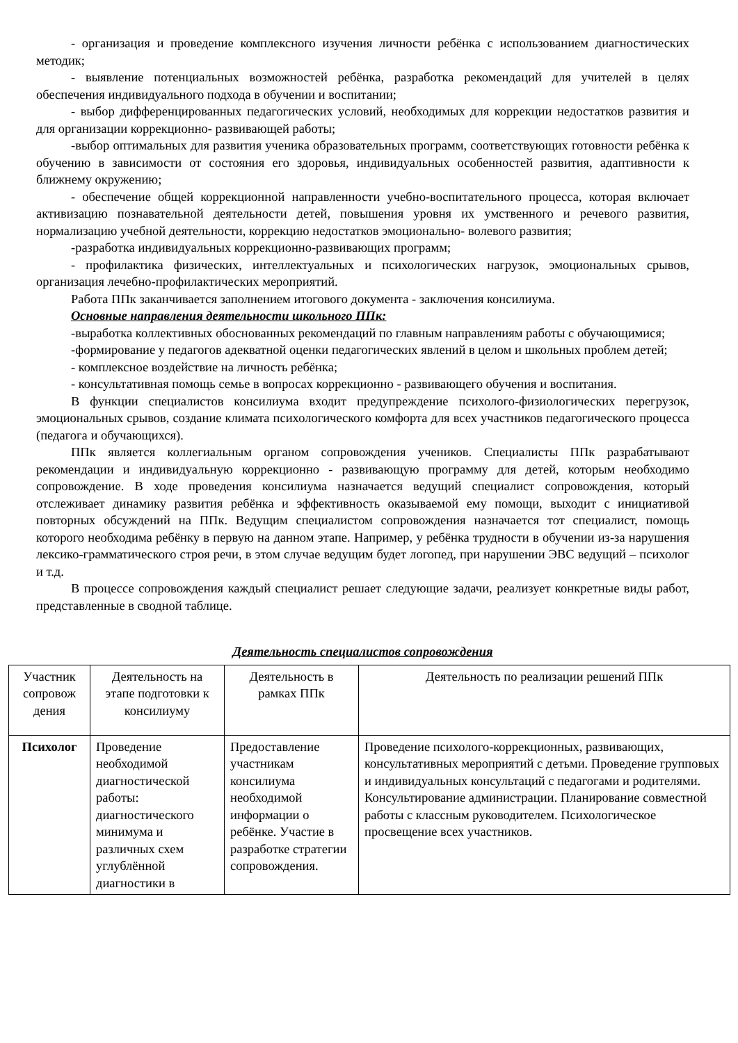- организация и проведение комплексного изучения личности ребёнка с использованием диагностических методик;
- выявление потенциальных возможностей ребёнка, разработка рекомендаций для учителей в целях обеспечения индивидуального подхода в обучении и воспитании;
- выбор дифференцированных педагогических условий, необходимых для коррекции недостатков развития и для организации коррекционно- развивающей работы;
-выбор оптимальных для развития ученика образовательных программ, соответствующих готовности ребёнка к обучению в зависимости от состояния его здоровья, индивидуальных особенностей развития, адаптивности к ближнему окружению;
- обеспечение общей коррекционной направленности учебно-воспитательного процесса, которая включает активизацию познавательной деятельности детей, повышения уровня их умственного и речевого развития, нормализацию учебной деятельности, коррекцию недостатков эмоционально- волевого развития;
-разработка индивидуальных коррекционно-развивающих программ;
- профилактика физических, интеллектуальных и психологических нагрузок, эмоциональных срывов, организация лечебно-профилактических мероприятий.
Работа ППк заканчивается заполнением итогового документа - заключения консилиума.
Основные направления деятельности школьного ППк:
-выработка коллективных обоснованных рекомендаций по главным направлениям работы с обучающимися;
-формирование у педагогов адекватной оценки педагогических явлений в целом и школьных проблем детей;
- комплексное воздействие на личность ребёнка;
- консультативная помощь семье в вопросах коррекционно - развивающего обучения и воспитания.
В функции специалистов консилиума входит предупреждение психолого-физиологических перегрузок, эмоциональных срывов, создание климата психологического комфорта для всех участников педагогического процесса (педагога и обучающихся).
ППк является коллегиальным органом сопровождения учеников. Специалисты ППк разрабатывают рекомендации и индивидуальную коррекционно - развивающую программу для детей, которым необходимо сопровождение. В ходе проведения консилиума назначается ведущий специалист сопровождения, который отслеживает динамику развития ребёнка и эффективность оказываемой ему помощи, выходит с инициативой повторных обсуждений на ППк. Ведущим специалистом сопровождения назначается тот специалист, помощь которого необходима ребёнку в первую на данном этапе. Например, у ребёнка трудности в обучении из-за нарушения лексико-грамматического строя речи, в этом случае ведущим будет логопед, при нарушении ЭВС ведущий – психолог и т.д.
В процессе сопровождения каждый специалист решает следующие задачи, реализует конкретные виды работ, представленные в сводной таблице.
Деятельность специалистов сопровождения
| Участник сопровож дения | Деятельность на этапе подготовки к консилиуму | Деятельность в рамках ППк | Деятельность по реализации решений ППк |
| Психолог | Проведение необходимой диагностической работы: диагностического минимума и различных схем углублённой диагностики в | Предоставление участникам консилиума необходимой информации о ребёнке. Участие в разработке стратегии сопровождения. | Проведение психолого-коррекционных, развивающих, консультативных мероприятий с детьми. Проведение групповых и индивидуальных консультаций с педагогами и родителями. Консультирование администрации. Планирование совместной работы с классным руководителем. Психологическое просвещение всех участников. |